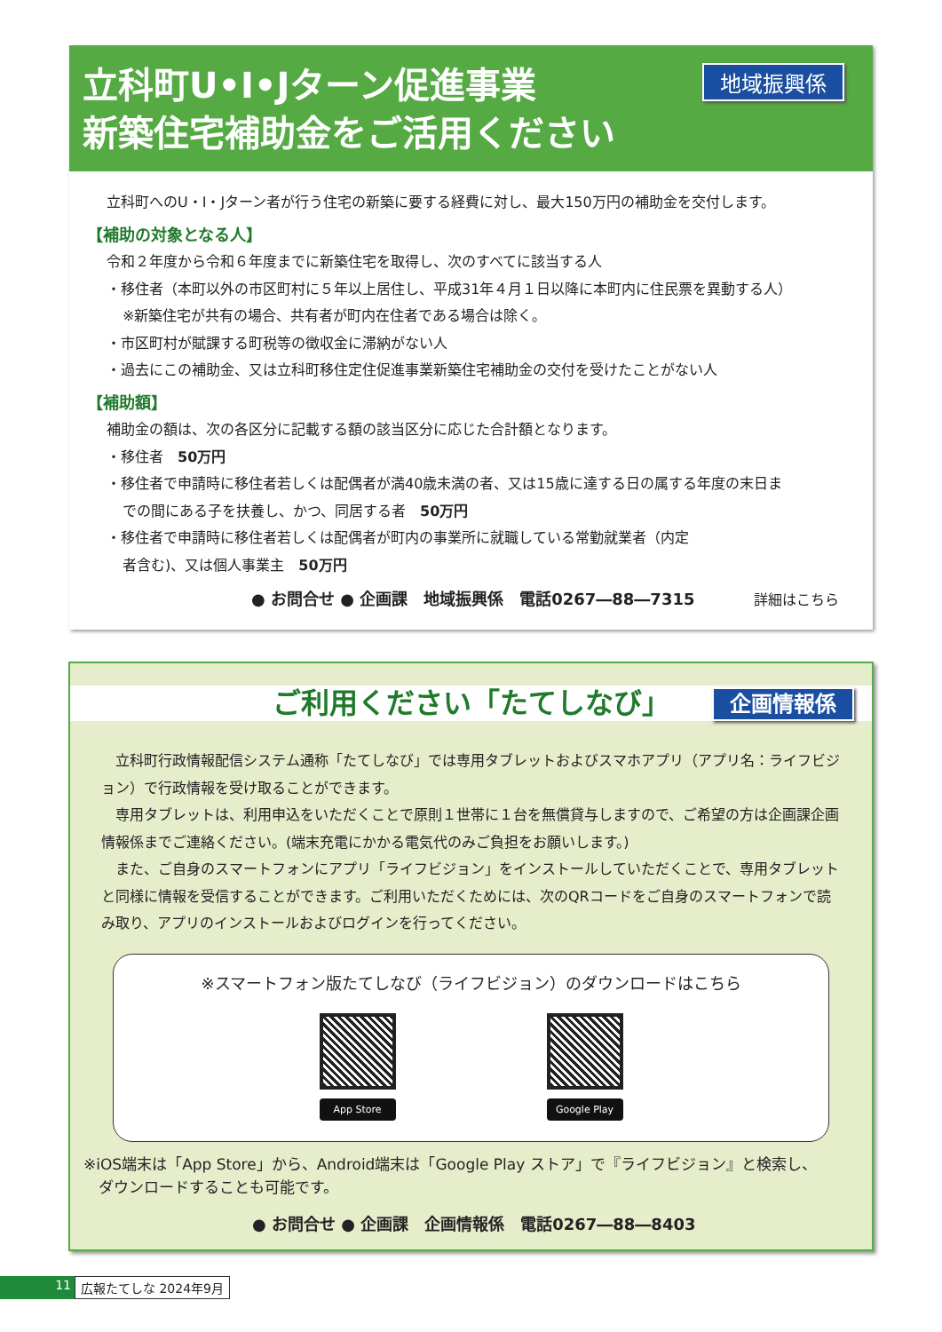立科町U•I•Jターン促進事業
新築住宅補助金をご活用ください
地域振興係
立科町へのU・I・Jターン者が行う住宅の新築に要する経費に対し、最大150万円の補助金を交付します。
【補助の対象となる人】
令和２年度から令和６年度までに新築住宅を取得し、次のすべてに該当する人
・移住者（本町以外の市区町村に５年以上居住し、平成31年４月１日以降に本町内に住民票を異動する人）
※新築住宅が共有の場合、共有者が町内在住者である場合は除く。
・市区町村が賦課する町税等の徴収金に滞納がない人
・過去にこの補助金、又は立科町移住定住促進事業新築住宅補助金の交付を受けたことがない人
【補助額】
補助金の額は、次の各区分に記載する額の該当区分に応じた合計額となります。
・移住者　50万円
・移住者で申請時に移住者若しくは配偶者が満40歳未満の者、又は15歳に達する日の属する年度の末日ま
での間にある子を扶養し、かつ、同居する者　50万円
・移住者で申請時に移住者若しくは配偶者が町内の事業所に就職している常勤就業者（内定
者含む)、又は個人事業主　50万円
● お問合せ ● 企画課　地域振興係　電話0267―88―7315 詳細はこちら
ご利用ください「たてしなび」 企画情報係
　立科町行政情報配信システム通称「たてしなび」では専用タブレットおよびスマホアプリ（アプリ名：ライフビジョン）で行政情報を受け取ることができます。
　専用タブレットは、利用申込をいただくことで原則１世帯に１台を無償貸与しますので、ご希望の方は企画課企画情報係までご連絡ください。(端末充電にかかる電気代のみご負担をお願いします。)
　また、ご自身のスマートフォンにアプリ「ライフビジョン」をインストールしていただくことで、専用タブレットと同様に情報を受信することができます。ご利用いただくためには、次のQRコードをご自身のスマートフォンで読み取り、アプリのインストールおよびログインを行ってください。
※スマートフォン版たてしなび（ライフビジョン）のダウンロードはこちら
App Store Google Play
※iOS端末は「App Store」から、Android端末は「Google Play ストア」で『ライフビジョン』と検索し、
　ダウンロードすることも可能です。
● お問合せ ● 企画課　企画情報係　電話0267―88―8403
11 広報たてしな 2024年9月